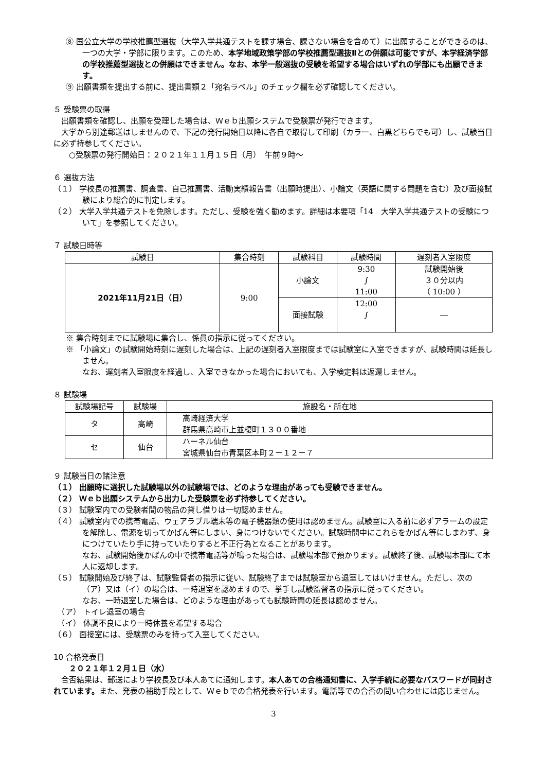⑧ 国公立大学の学校推薦型選抜（大学入学共通テストを課す場合、課さない場合を含めて）に出願することができるのは、一つの大学・学部に限ります。このため、本学地域政策学部の学校推薦型選抜Ⅱとの併願は可能ですが、本学経済学部の学校推薦型選抜との併願はできません。なお、本学一般選抜の受験を希望する場合はいずれの学部にも出願できます。
⑨ 出願書類を提出する前に、提出書類２「宛名ラベル」のチェック欄を必ず確認してください。
５ 受験票の取得
　出願書類を確認し、出願を受理した場合は、Ｗｅｂ出願システムで受験票が発行できます。
　大学から別途郵送はしませんので、下記の発行開始日以降に各自で取得して印刷（カラー、白黒どちらでも可）し、試験当日に必ず持参してください。
　　○受験票の発行開始日：２０２１年１１月１５日（月）　午前９時～
６ 選抜方法
（１） 学校長の推薦書、調査書、自己推薦書、活動実績報告書（出願時提出）、小論文（英語に関する問題を含む）及び面接試験により総合的に判定します。
（２） 大学入学共通テストを免除します。ただし、受験を強く勧めます。詳細は本要項「14　大学入学共通テストの受験について」を参照してください。
７ 試験日時等
| 試験日 | 集合時刻 | 試験科目 | 試験時間 | 遅刻者入室限度 |
| --- | --- | --- | --- | --- |
| 2021年11月21日（日） | 9:00 | 小論文 | 9:30 ∫ 11:00 | 試験開始後 ３０分以内 （ 10:00 ） |
| | | 面接試験 | 12:00 ∫ | ― |
※ 集合時刻までに試験場に集合し、係員の指示に従ってください。
※ 「小論文」の試験開始時刻に遅刻した場合は、上記の遅刻者入室限度までは試験室に入室できますが、試験時間は延長しません。
なお、遅刻者入室限度を経過し、入室できなかった場合においても、入学検定料は返還しません。
８ 試験場
| 試験場記号 | 試験場 | 施設名・所在地 |
| --- | --- | --- |
| タ | 高崎 | 高崎経済大学 群馬県高崎市上並榎町１３００番地 |
| セ | 仙台 | ハーネル仙台 宮城県仙台市青葉区本町２－１２－７ |
９ 試験当日の諸注意
（１） 出願時に選択した試験場以外の試験場では、どのような理由があっても受験できません。
（２） Ｗｅｂ出願システムから出力した受験票を必ず持参してください。
（３） 試験室内での受験者間の物品の貸し借りは一切認めません。
（４） 試験室内での携帯電話、ウェアラブル端末等の電子機器類の使用は認めません。試験室に入る前に必ずアラームの設定を解除し、電源を切ってかばん等にしまい、身につけないでください。試験時間中にこれらをかばん等にしまわず、身につけていたり手に持っていたりすると不正行為となることがあります。
なお、試験開始後かばんの中で携帯電話等が鳴った場合は、試験場本部で預かります。試験終了後、試験場本部にて本人に返却します。
（５） 試験開始及び終了は、試験監督者の指示に従い、試験終了までは試験室から退室してはいけません。ただし、次の（ア）又は（イ）の場合は、一時退室を認めますので、挙手し試験監督者の指示に従ってください。
なお、一時退室した場合は、どのような理由があっても試験時間の延長は認めません。
　（ア） トイレ退室の場合
　（イ） 体調不良により一時休養を希望する場合
（６） 面接室には、受験票のみを持って入室してください。
10 合格発表日
　　２０２１年１２月１日（水）
　合否結果は、郵送により学校長及び本人あてに通知します。本人あての合格通知書に、入学手続に必要なパスワードが同封されています。また、発表の補助手段として、Ｗｅｂでの合格発表を行います。電話等での合否の問い合わせには応じません。
3